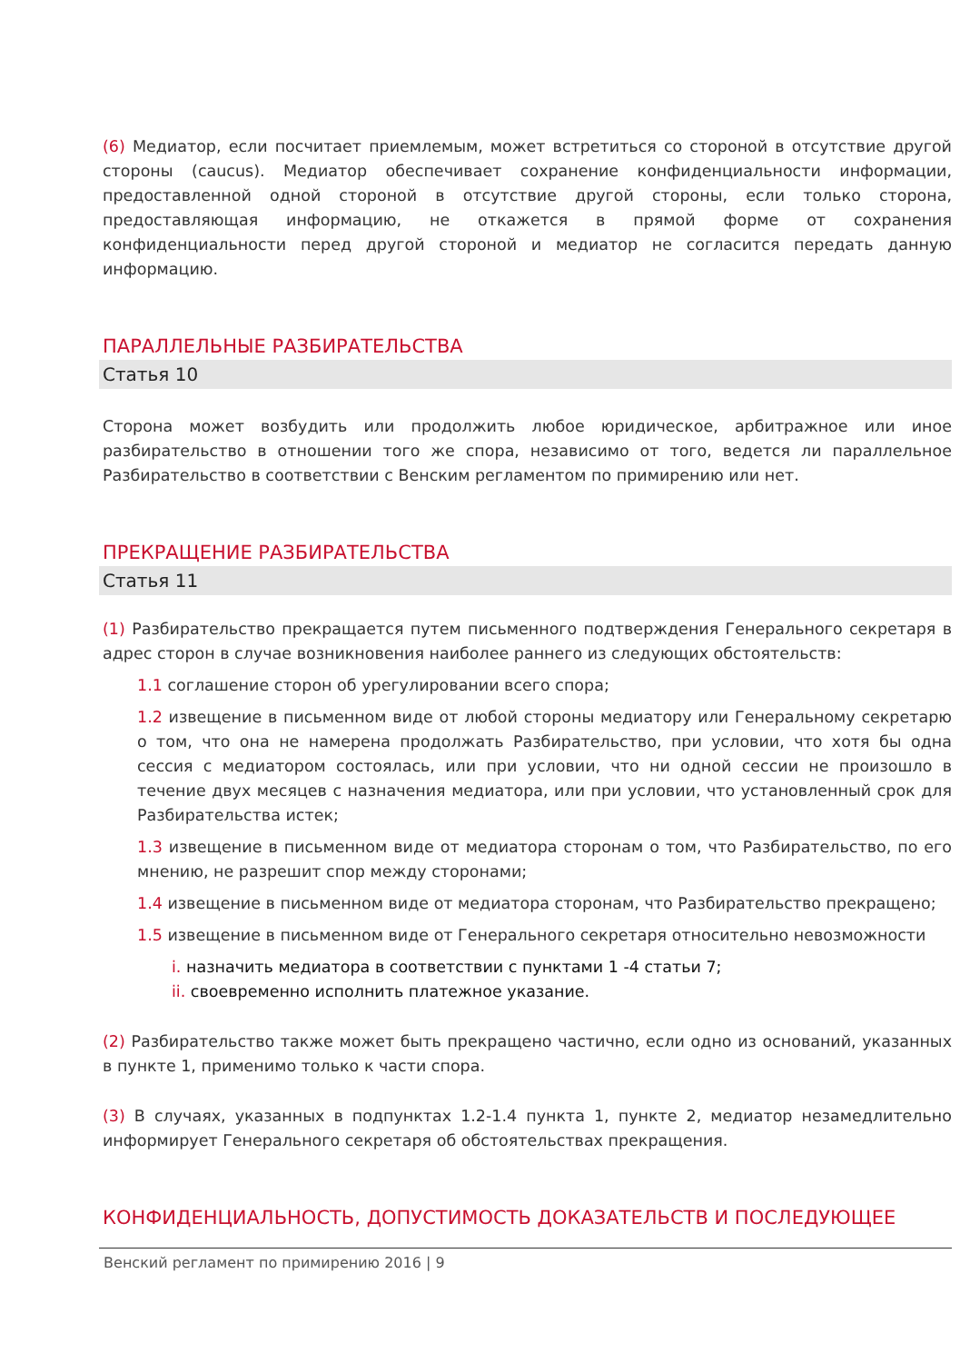(6) Медиатор, если посчитает приемлемым, может встретиться со стороной в отсутствие другой стороны (caucus). Медиатор обеспечивает сохранение конфиденциальности информации, предоставленной одной стороной в отсутствие другой стороны, если только сторона, предоставляющая информацию, не откажется в прямой форме от сохранения конфиденциальности перед другой стороной и медиатор не согласится передать данную информацию.
ПАРАЛЛЕЛЬНЫЕ РАЗБИРАТЕЛЬСТВА
Статья 10
Сторона может возбудить или продолжить любое юридическое, арбитражное или иное разбирательство в отношении того же спора, независимо от того, ведется ли параллельное Разбирательство в соответствии с Венским регламентом по примирению или нет.
ПРЕКРАЩЕНИЕ РАЗБИРАТЕЛЬСТВА
Статья 11
(1) Разбирательство прекращается путем письменного подтверждения Генерального секретаря в адрес сторон в случае возникновения наиболее раннего из следующих обстоятельств:
1.1 соглашение сторон об урегулировании всего спора;
1.2 извещение в письменном виде от любой стороны медиатору или Генеральному секретарю о том, что она не намерена продолжать Разбирательство, при условии, что хотя бы одна сессия с медиатором состоялась, или при условии, что ни одной сессии не произошло в течение двух месяцев с назначения медиатора, или при условии, что установленный срок для Разбирательства истек;
1.3 извещение в письменном виде от медиатора сторонам о том, что Разбирательство, по его мнению, не разрешит спор между сторонами;
1.4 извещение в письменном виде от медиатора сторонам, что Разбирательство прекращено;
1.5 извещение в письменном виде от Генерального секретаря относительно невозможности
i. назначить медиатора в соответствии с пунктами 1 -4 статьи 7;
ii. своевременно исполнить платежное указание.
(2) Разбирательство также может быть прекращено частично, если одно из оснований, указанных в пункте 1, применимо только к части спора.
(3) В случаях, указанных в подпунктах 1.2-1.4 пункта 1, пункте 2, медиатор незамедлительно информирует Генерального секретаря об обстоятельствах прекращения.
КОНФИДЕНЦИАЛЬНОСТЬ, ДОПУСТИМОСТЬ ДОКАЗАТЕЛЬСТВ И ПОСЛЕДУЮЩЕЕ
Венский регламент по примирению 2016 | 9